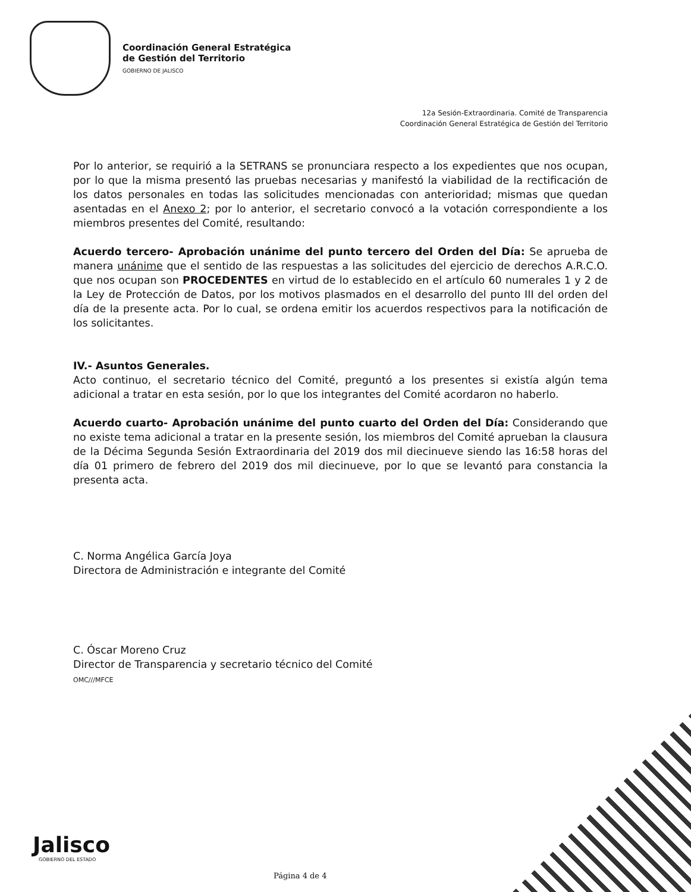Coordinación General Estratégica
de Gestión del Territorio
GOBIERNO DE JALISCO
12a Sesión-Extraordinaria. Comité de Transparencia
Coordinación General Estratégica de Gestión del Territorio
Por lo anterior, se requirió a la SETRANS se pronunciara respecto a los expedientes que nos ocupan, por lo que la misma presentó las pruebas necesarias y manifestó la viabilidad de la rectificación de los datos personales en todas las solicitudes mencionadas con anterioridad; mismas que quedan asentadas en el Anexo 2; por lo anterior, el secretario convocó a la votación correspondiente a los miembros presentes del Comité, resultando:
Acuerdo tercero- Aprobación unánime del punto tercero del Orden del Día: Se aprueba de manera unánime que el sentido de las respuestas a las solicitudes del ejercicio de derechos A.R.C.O. que nos ocupan son PROCEDENTES en virtud de lo establecido en el artículo 60 numerales 1 y 2 de la Ley de Protección de Datos, por los motivos plasmados en el desarrollo del punto III del orden del día de la presente acta. Por lo cual, se ordena emitir los acuerdos respectivos para la notificación de los solicitantes.
IV.- Asuntos Generales.
Acto continuo, el secretario técnico del Comité, preguntó a los presentes si existía algún tema adicional a tratar en esta sesión, por lo que los integrantes del Comité acordaron no haberlo.
Acuerdo cuarto- Aprobación unánime del punto cuarto del Orden del Día: Considerando que no existe tema adicional a tratar en la presente sesión, los miembros del Comité aprueban la clausura de la Décima Segunda Sesión Extraordinaria del 2019 dos mil diecinueve siendo las 16:58 horas del día 01 primero de febrero del 2019 dos mil diecinueve, por lo que se levantó para constancia la presenta acta.
C. Norma Angélica García Joya
Directora de Administración e integrante del Comité
C. Óscar Moreno Cruz
Director de Transparencia y secretario técnico del Comité
OMC///MFCE
Jalisco
GOBIERNO DEL ESTADO
Página 4 de 4